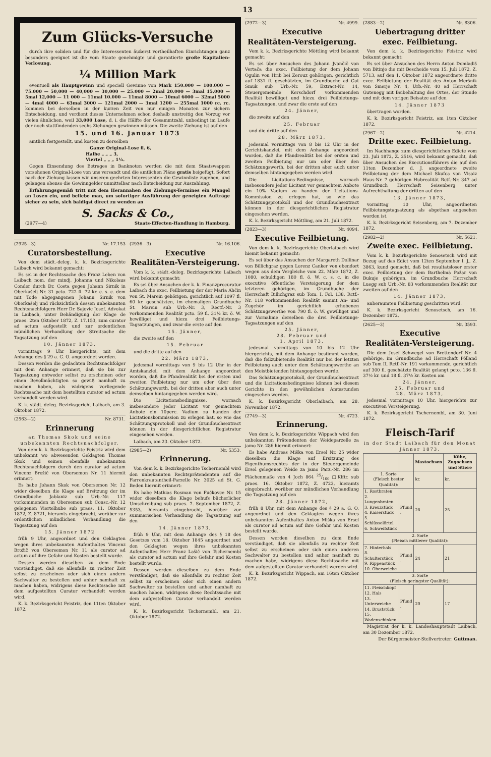13
Zum Glücks-Versuche
durch ihre soliden und für die Interessenten äußerst vortheilhaften Einrichtungen ganz besonders geeignet ist die vom Staate genehmigte und garantierte große Kapitalien-Verlosung.
¼ Million Mark
eventuell als Hauptgewinn und speciell Gewinne von Mark 150.000 — 100.000 — 75.000 — 50,000 — 40,000 — 30,000 — 25.000 — 2mal 20.000 — 3mal 15.000 — 5mal 12,000 — 11 000 — 11mal 10.000 — 11mal 8000 — 10mal 6000 — 32mal 5000 — 4mal 4000 — 63mal 3000 — 121mal 2000 — 3mal 1200 — 255mal 1000 rc. rc. kommen bei derselben in der kurzen Zeit von nur einigen Monaten zur sichern Entscheidung, und verdient dieses Unternehmen schon deshalb unstreitig den Vorzug vor vielen ähnlichen, weil 33,000 Lose, d. i. die Hälfte der Gesammtzahl, unbedingt im Laufe der noch stattfindenden sechs Ziehungen gewinnen müssen. Die zweite Ziehung ist auf den
15. und 16. Januar 1873
amtlich festgestellt, und kosten zu derselben
Ganze Original-Lose fl. 6,
Halbe „ „ „ 3,
Viertel „ „ „ 1½.
Gegen Einsendung des Betrages in Banknoten werden die mit dem Staatswappen versehenen Original-Lose von uns versandt und die amtlichen Pläne gratis beigefügt. Sofort nach der Ziehung lassen wir unseren geehrten Interessenten die Gewinnliste zugehen, und gelangen ebenso die Gewinngelder unmittelbar nach Entscheidung zur Auszahlung.
Erfahrungsgemäß tritt mit dem Herannahen des Ziehungs-Termines ein Mangel an Losen ein, und beliebe man, um sofortiger Ausführung der geneigten Aufträge sicher zu sein, sich baldigst direct zu wenden an
S. Sacks & Co.,
(2977—4) Staats-Effecten-Handlung in Hamburg.
(2925—3) Nr. 17.153
Curatorsbestellung.
Von dem städt.-deleg. k. k. Bezirksgerichte Laibach wird bekannt gemacht:
Es sei in der Rechtssache des Franz Leben von Laibach nom. der mindj. Johanna und Nikolaus Conder durch Dr. Costa gegen Johann Sirnik in Oberkašelj Nr. 31 pcto. 722 fl. 72 kr. c. s. c. dem mit Tode abgegangenen Johann Sirnik von Oberkašelj und rücksichtlich dessen unbekannten Rechtsnachfolgern Herr Dr. Sajovic Josef, Advokat in Laibach, unter Behändigung der Klage de praes. 2ten Oktober 1872, Z. 17.153, zum curator ad actum aufgestellt und zur ordentlichen mündlichen Verhandlung der Streitsache die Tagsatzung auf den
10. Jänner 1873,
vormittags 9 Uhr hiergerichts, mit dem Anhange des § 29 a. G. O. angeordnet worden.
Dessen werden die gedachten Rechtsnachfolger mit dem Anhange erinnert, daß sie bis zur Tagsatzung entweder selbst zu erscheinen oder einen Bevollmächtigten so gewiß namhaft zu machen haben, als widrigens vorliegende Rechtssache mit dem bestellten curator ad actum verhandelt werden wird.
K. k. städt.-deleg. Bezirksgericht Laibach, am 3. Oktober 1872.
(2563—2) Nr. 8731.
Erinnerung
an Thomas Skok und seine unbekannten Rechtsnachfolger.
Von dem k. k. Bezirksgerichte Feistriz wird dem unbekannt wo abwesenden Geklagten Thomas Skok und seinen ebenfalls unbekannten Rechtsnachfolgern durch den curator ad actum Vincenz Brožič von Obersemon Nr. 11 hiermit erinnert:
Es habe Johann Skok von Obersemon Nr. 12 wider dieselben die Klage auf Ersitzung der im Grundbuche Jablaniz sub Urb.-Nr. 117 vorkommenden in Obersemon sub Consc.-Nr. 12 gelegenen Viertelhube sub praes. 11. Oktober 1872, Z. 8721, hieramts eingebracht, worüber zur ordentlichen mündlichen Verhandlung die Tagsatzung auf den
15. Jänner 1872
früh 9 Uhr, angeordnet und den Geklagten wegen ihres unbekannten Aufenthaltes Vincenz Brožič von Obersemon Nr. 11 als curator ad actum auf ihre Gefahr und Kosten bestellt wurde.
Dessen werden dieselben zu dem Ende verständiget, daß sie allenfalls zu rechter Zeit selbst zu erscheinen oder sich einen andern Sachwalter zu bestellen und anher namhaft zu machen haben, widrigens diese Rechtssache mit dem aufgestellten Curator verhandelt werden wird.
K. k. Bezirksgericht Feistriz, den 11ten Oktober 1872.
(2936—3) Nr. 16.106.
Executive
Realitäten-Versteigerung.
Vom k. k. städt.-deleg. Bezirksgerichte Laibach wird bekannt gemacht:
Es sei über Ansuchen der k. k. Finanzprocuratur Laibach die exec. Feilbietung der der Maria Ahčin von St. Marein gehörigen, gerichtlich auf 1097 fl. 60 kr. geschätzten, im ehemaligen Grundbuche St. Marein sub Urb.-Nr. 3, Rectf.-Nr. 3 vorkommenden Realität pcto. 59 fl. 31½ kr. ö. W. bewilliget und hiezu drei Feilbietungs-Tagsatzungen, und zwar die erste auf den
15. Jänner,
die zweite auf den
15. Februar
und die dritte auf den
22. März 1873,
jedesmal vormittags von 9 bis 12 Uhr in der Amtskanzlei, mit dem Anhange angeordnet worden, daß die Pfandrealität bei der ersten und zweiten Feilbietung nur um oder über den Schätzungswerth, bei der dritten aber auch unter demselben hintangegeben werden wird.
Die Licitationsbedingnisse, wornach insbesondere jeder Licitant vor gemachtem Anbote ein 10perc. Vadium zu handen der Licitationskommission zu erlegen hat, so wie das Schätzungsprotokoll und der Grundbuchsextract können in der diesgerichtlichen Registratur eingesehen werden.
Laibach, am 23. Oktober 1872.
(2985—2) Nr. 5353.
Erinnerung.
Von dem k. k. Bezirksgerichte Tschernembl wird den unbekannten Rechtsprätendenten auf die Farrenkrautantheil-Parzelle Nr. 3025 ad St. G. Beden hiermit erinnert:
Es habe Mathias Rosman von Fučkovce Nr. 15 wider dieselben die Klage behufs bücherlicher Umschreibung sub praes. 7. September 1872, Z. 5353, hieramts eingebracht, worüber zur summarischen Verhandlung die Tagsatzung auf den
14. Jänner 1873,
früh 9 Uhr, mit dem Anhange des § 18 des Gesetzes vom 18. Oktober 1845 angeordnet und den Geklagten wegen ihres unbekannten Aufenthaltes Herr Franz Lašič von Tschernembl als curator ad actum auf ihre Gefahr und Kosten bestellt wurde.
Dessen werden dieselben zu dem Ende verständiget, daß sie allenfalls zu rechter Zeit selbst zu erscheinen oder sich einen andern Sachwalter zu bestellen und anher namhaft zu machen haben, widrigens diese Rechtssache mit dem aufgestellten Curator verhandelt werden wird.
K. k. Bezirksgericht Tschernembl, am 21. Oktober 1872.
(2972—3) Nr. 4999.
Executive
Realitäten-Versteigerung.
Vom k. k. Bezirksgerichte Möttling wird bekannt gemacht:
Es sei über Ansuchen des Johann Jvančič von Vertača die exec. Feilbietung der dem Johann Ogulin von Hrib bei Zerouz gehörigen, gerichtlich auf 1831 fl. geschätzten, im Grundbuche ad Gut Smuk sub Urb.-Nr. 59, Extract-Nr. 14, Steuergemeinde Kerschdorf vorkommenden Realität bewilliget und hiezu drei Feilbietungs-Tagsatzungen, und zwar die erste auf den
24. Jänner,
die zweite auf den
25. Februar
und die dritte auf den
28. März 1873,
jedesmal vormittags von 8 bis 12 Uhr in der Gerichtskanzlei, mit dem Anhange angeordnet worden, daß die Pfandrealität bei der ersten und zweiten Feilbietung nur um oder über den Schätzungswerth, bei der dritten aber auch unter demselben hintangegeben werden wird.
Die Licitations-Bedingnisse, wornach insbesondere jeder Licitant vor gemachtem Anbote ein 10% Vadium zu handen der Licitations-Kommission zu erlegen hat, so wie das Schätzungsprotokoll und der Grundbuchsextract können in der diesgerichtlichen Registratur eingesehen werden.
K. k. Bezirksgericht Möttling, am 21. Juli 1872.
(2823—3) Nr. 4094.
Executive Feilbietung.
Von dem k. k. Bezirksgerichte Oberlaibach wird hiemit bekannt gemacht:
Es sei über das Ansuchen der Margareth Dollinar von Billichgraz gegen Lorenz Canker von ebendort wegen aus dem Vergleiche vom 22. März 1872, Z. 1080, schuldigen 180 fl. ö. W. c. s. c. in die executive öffentliche Versteigerung der dem letzteren gehörigen, im Grundbuche der Herrschaft Billichgraz sub Tom. I, Fol. 138, Rctf.-Nr. 118 vorkommenden Realität sammt An- und Zugehör im gerichtlich erhobenen Schätzungswerthe von 790 fl. ö. W. gewilliget und zur Vornahme derselben die drei Feilbietungs-Tagsatzungen auf den
25. Jänner,
28. Februar und
1. April 1873,
jedesmal vormittags von 10 bis 12 Uhr hiergerichts, mit dem Anhange bestimmt worden, daß die feilzubietende Realität nur bei der letzten Feilbietung auch unter dem Schätzungswerthe an den Meistbietenden hintangegeben werde.
Das Schätzungsprotokoll, der Grundbuchsextract und die Licitationsbedingnisse können bei diesem Gerichte in den gewöhnlichen Amtsstunden eingesehen werden.
K. k. Bezirksgericht Oberlaibach, am 28. November 1872.
(2749—3) Nr. 4723.
Erinnerung.
Von dem k. k. Bezirksgerichte Wippach wird den unbekannten Prätendenten der Weideparzelle za jamo Nr. 286 hiermit erinnert:
Es habe Andreas Miška von Ersel Nr. 25 wider dieselben die Klage auf Ersitzung des Eigenthumsrechtes der in der Steuergemeinde Ersel gelegenen Weide za jamo Parz.-Nr. 286 im Flächenmaße von 4 Joch 864 25/100 □Klftr. sub praes. 16. Oktober 1872, Z. 4723, hieramts eingebracht, worüber zur mündlichen Verhandlung die Tagsatzung auf den
28. Jänner 1872,
früh 8 Uhr, mit dem Anhange des § 29 a. G. O. angeordnet und den Geklagten wegen ihres unbekannten Aufenthaltes Anton Miška von Ersel als curator ad actum auf ihre Gefahr und Kosten bestellt wurde.
Dessen werden dieselben zu dem Ende verständiget, daß sie allenfalls zu rechter Zeit selbst zu erscheinen oder sich einen anderen Sachwalter zu bestellen und anher namhaft zu machen habe, widrigens diese Rechtssache mit dem aufgestellten Curator verhandelt werden wird.
K. k. Bezirksgericht Wippach, am 16ten Oktober 1872.
(2883—2) Nr. 8306.
Uebertragung dritter exec. Feilbietung.
Von dem k. k. Bezirksgerichte Feistriz wird bekannt gemacht:
Es sei über Ansuchen des Herrn Anton Domladiš von Bitinje die mit Bescheide vom 15. Juli 1872, Z. 5713, auf den 1. Oktober 1872 angeordnete dritte exec. Feilbietung der Realität des Anton Meršnik von Smerje Nr. 4, Urb.-Nr. 40 ad Herrschaft Gutenegg mit Beibehaltung des Ortes, der Stunde und mit dem vorigen Beisatze auf den
14. Jänner 1873
übertragen worden.
K. k. Bezirksgericht Feistriz, am 1ten Oktober 1872.
(2967—2) Nr. 4214.
Dritte exec. Feilbietung.
Im Nachhange zum diesgerichtlichen Edicte vom 23. Juli 1872, Z. 2516, wird bekannt gemacht, daß über Ansuchen des Executionsführers die auf den 11ten Dezember d. J. angeordnete zweite Feilbietung der dem Michael Skufca von Visaiz Haus-Nr. 7 gehörigen Hubrealität Rctf.-Nr. 347 ad Grundbuch Herrschaft Seisenberg unter Aufrechthaltung der dritten auf den
13. Jänner 1873,
vormittag 10 Uhr, angeordneten Feilbietungstagsatzung als abgethan angesehen worden ist.
K. k. Bezirksgericht Seisenberg, am 7. Dezember 1872.
(2982—2) Nr. 5621.
Zweite exec. Feilbietung.
Vom k. k. Bezirksgerichte Senosetsch wird mit Bezug auf das Edict vom 12ten September l. J., Z. 3863, kund gemacht, daß bei resultatsloser erster exec. Feilbietung der dem Barthelmä Požar von Bukuje gehörigen, im Grundbuche Herrschaft Luegg sub Urb.-Nr. 83 vorkommenden Realität zur zweiten auf den
14. Jänner 1873,
anberaumten Feilbietung geschritten wird.
K. k. Bezirksgericht Senosetsch, am 16. Dezember 1872.
(2625—3) Nr. 3593.
Executive
Realitäten-Versteigerung.
Die dem Josef Schwegel von Brettendorf Nr. 4 gehörige, im Grundbuche ad Herrschaft Pölland sub Tom II, Rctf.-Nr. 191 vorkommende, gerichtlich auf 300 fl. geschätzte Realität gelangt pcto. 136 fl. 37½ kr. und 18 fl. 37½ kr. Kosten am
24. Jänner,
25. Februar und
28. März 1873,
jedesmal vormittags 10 Uhr, hiergerichts zur executiven Versteigerung.
K. k. Bezirksgericht Tschernembl, am 30. Juni 1872.
Fleisch-Tarif
in der Stadt Laibach für den Monat Jänner 1873.
| | | Mastochsen | Kühe, Zugochsen und Stiere |
| --- | --- | --- | --- |
| 1. Sorte (Fleisch bester Qualität): | | kr. | kr. |
| 1. Rostbraten 2. Lungenbraten 3. Kreuzstück 4. Kaiserstück 5. Schlüsselörtel 6. Schweifstück | Pfund . | 28 | 25 |
| 2. Sorte (Fleisch mittlerer Qualität): | | | |
| 7. Hinterhals 8. Schulterstück 9. Rippenstück 10. Oberweiche | Pfund . | 24 | 21 |
| 3. Sorte (Fleisch geringster Qualität): | | | |
| 11. Fleischkopf 12. Hals 13. Unterweiche 14. Bruststück 15. Wadenschinken | Pfund . | 20 | 17 |
Magistrat der k. k. Landeshauptstadt Laibach, am 30 Dezember 1872.
Der Bürgermeister-Stellvertreter: Guttman.